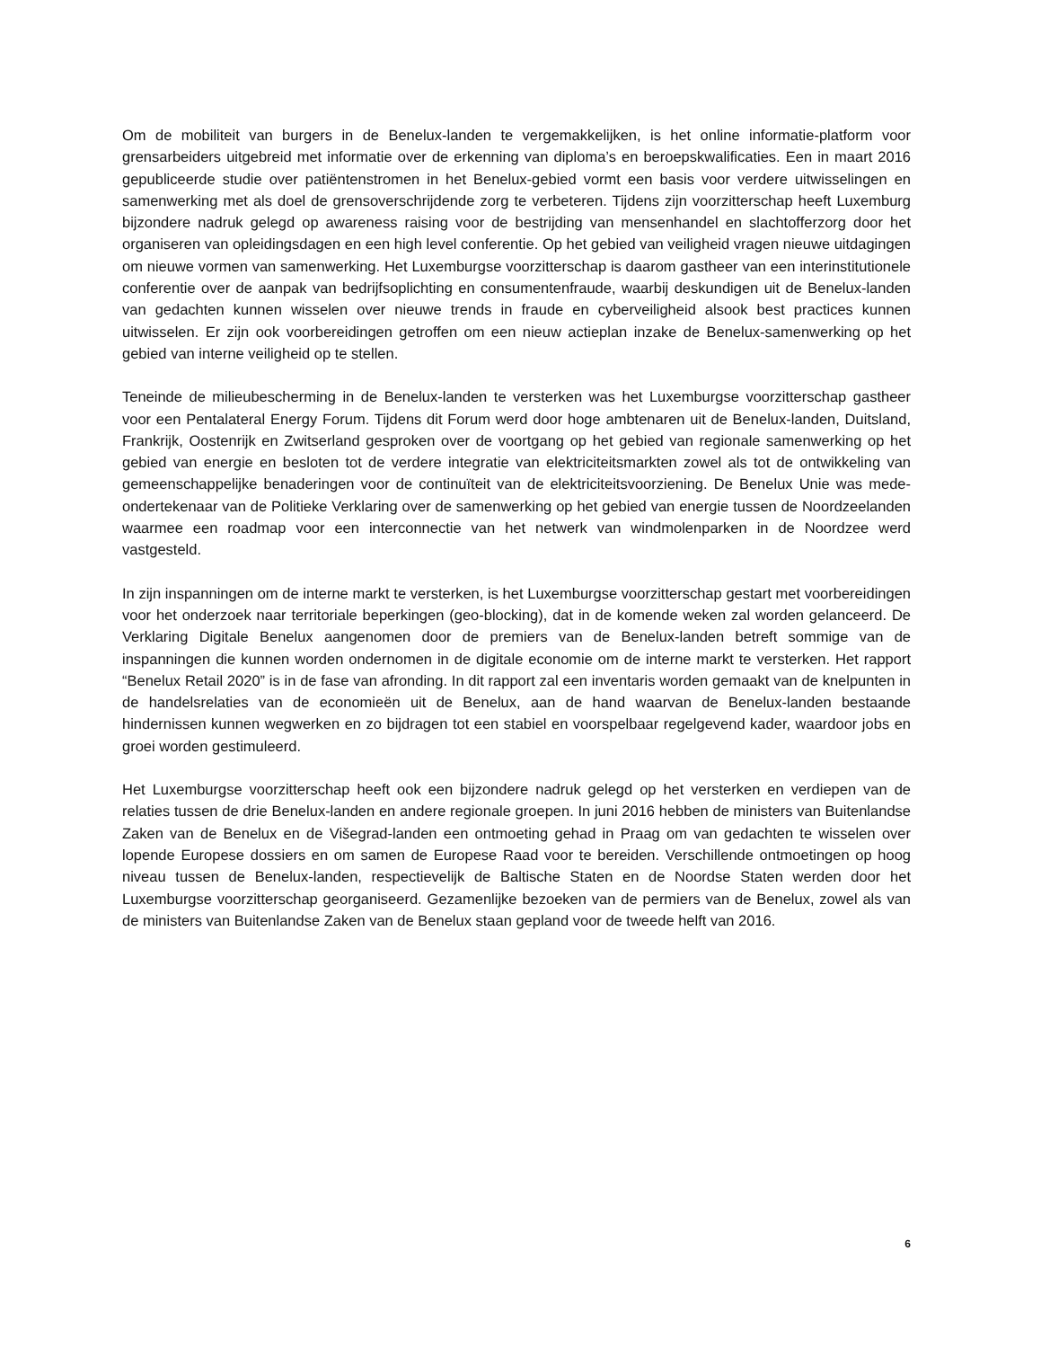Om de mobiliteit van burgers in de Benelux-landen te vergemakkelijken, is het online informatie-platform voor grensarbeiders uitgebreid met informatie over de erkenning van diploma’s en beroepskwalificaties. Een in maart 2016 gepubliceerde studie over patiëntenstromen in het Benelux-gebied vormt een basis voor verdere uitwisselingen en samenwerking met als doel de grensoverschrijdende zorg te verbeteren. Tijdens zijn voorzitterschap heeft Luxemburg bijzondere nadruk gelegd op awareness raising voor de bestrijding van mensenhandel en slachtofferzorg door het organiseren van opleidingsdagen en een high level conferentie. Op het gebied van veiligheid vragen nieuwe uitdagingen om nieuwe vormen van samenwerking. Het Luxemburgse voorzitterschap is daarom gastheer van een interinstitutionele conferentie over de aanpak van bedrijfsoplichting en consumentenfraude, waarbij deskundigen uit de Benelux-landen van gedachten kunnen wisselen over nieuwe trends in fraude en cyberveiligheid alsook best practices kunnen uitwisselen. Er zijn ook voorbereidingen getroffen om een nieuw actieplan inzake de Benelux-samenwerking op het gebied van interne veiligheid op te stellen.
Teneinde de milieubescherming in de Benelux-landen te versterken was het Luxemburgse voorzitterschap gastheer voor een Pentalateral Energy Forum. Tijdens dit Forum werd door hoge ambtenaren uit de Benelux-landen, Duitsland, Frankrijk, Oostenrijk en Zwitserland gesproken over de voortgang op het gebied van regionale samenwerking op het gebied van energie en besloten tot de verdere integratie van elektriciteitsmarkten zowel als tot de ontwikkeling van gemeenschappelijke benaderingen voor de continuïteit van de elektriciteitsvoorziening. De Benelux Unie was mede-ondertekenaar van de Politieke Verklaring over de samenwerking op het gebied van energie tussen de Noordzeelanden waarmee een roadmap voor een interconnectie van het netwerk van windmolenparken in de Noordzee werd vastgesteld.
In zijn inspanningen om de interne markt te versterken, is het Luxemburgse voorzitterschap gestart met voorbereidingen voor het onderzoek naar territoriale beperkingen (geo-blocking), dat in de komende weken zal worden gelanceerd. De Verklaring Digitale Benelux aangenomen door de premiers van de Benelux-landen betreft sommige van de inspanningen die kunnen worden ondernomen in de digitale economie om de interne markt te versterken. Het rapport “Benelux Retail 2020” is in de fase van afronding. In dit rapport zal een inventaris worden gemaakt van de knelpunten in de handelsrelaties van de economieën uit de Benelux, aan de hand waarvan de Benelux-landen bestaande hindernissen kunnen wegwerken en zo bijdragen tot een stabiel en voorspelbaar regelgevend kader, waardoor jobs en groei worden gestimuleerd.
Het Luxemburgse voorzitterschap heeft ook een bijzondere nadruk gelegd op het versterken en verdiepen van de relaties tussen de drie Benelux-landen en andere regionale groepen. In juni 2016 hebben de ministers van Buitenlandse Zaken van de Benelux en de Višegrad-landen een ontmoeting gehad in Praag om van gedachten te wisselen over lopende Europese dossiers en om samen de Europese Raad voor te bereiden. Verschillende ontmoetingen op hoog niveau tussen de Benelux-landen, respectievelijk de Baltische Staten en de Noordse Staten werden door het Luxemburgse voorzitterschap georganiseerd. Gezamenlijke bezoeken van de permiers van de Benelux, zowel als van de ministers van Buitenlandse Zaken van de Benelux staan gepland voor de tweede helft van 2016.
6